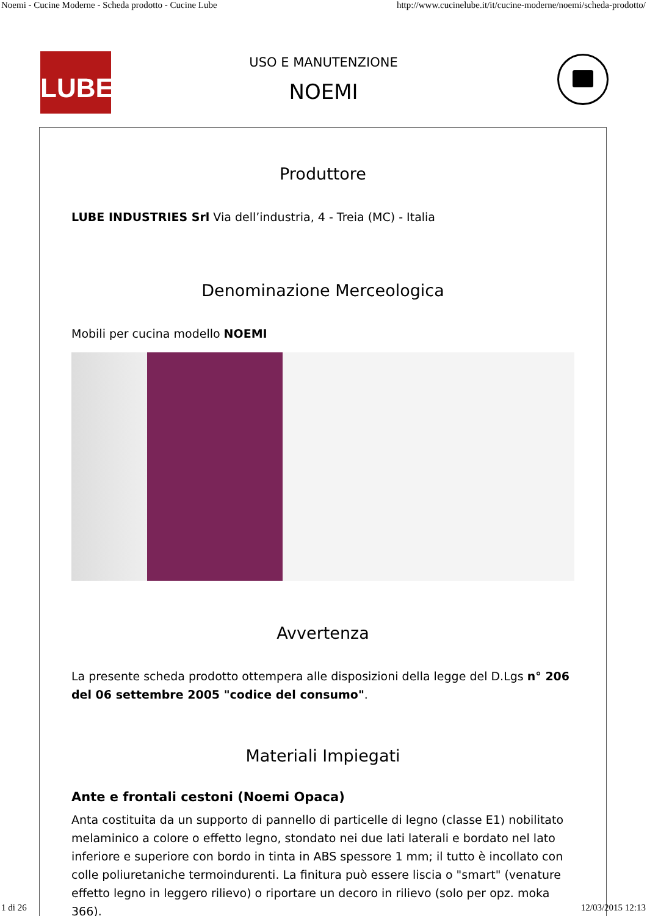Noemi - Cucine Moderne - Scheda prodotto - Cucine Lube http://www.cucinelube.it/it/cucine-moderne/noemi/scheda-prodotto/
LUBE
USO E MANUTENZIONE
NOEMI
Produttore
LUBE INDUSTRIES Srl Via dell’industria, 4 - Treia (MC) - Italia
Denominazione Merceologica
Mobili per cucina modello NOEMI
Avvertenza
La presente scheda prodotto ottempera alle disposizioni della legge del D.Lgs n° 206 del 06 settembre 2005 "codice del consumo".
Materiali Impiegati
Ante e frontali cestoni (Noemi Opaca)
Anta costituita da un supporto di pannello di particelle di legno (classe E1) nobilitato melaminico a colore o effetto legno, stondato nei due lati laterali e bordato nel lato inferiore e superiore con bordo in tinta in ABS spessore 1 mm; il tutto è incollato con colle poliuretaniche termoindurenti. La finitura può essere liscia o "smart" (venature effetto legno in leggero rilievo) o riportare un decoro in rilievo (solo per opz. moka 366).
1 di 26 12/03/2015 12:13